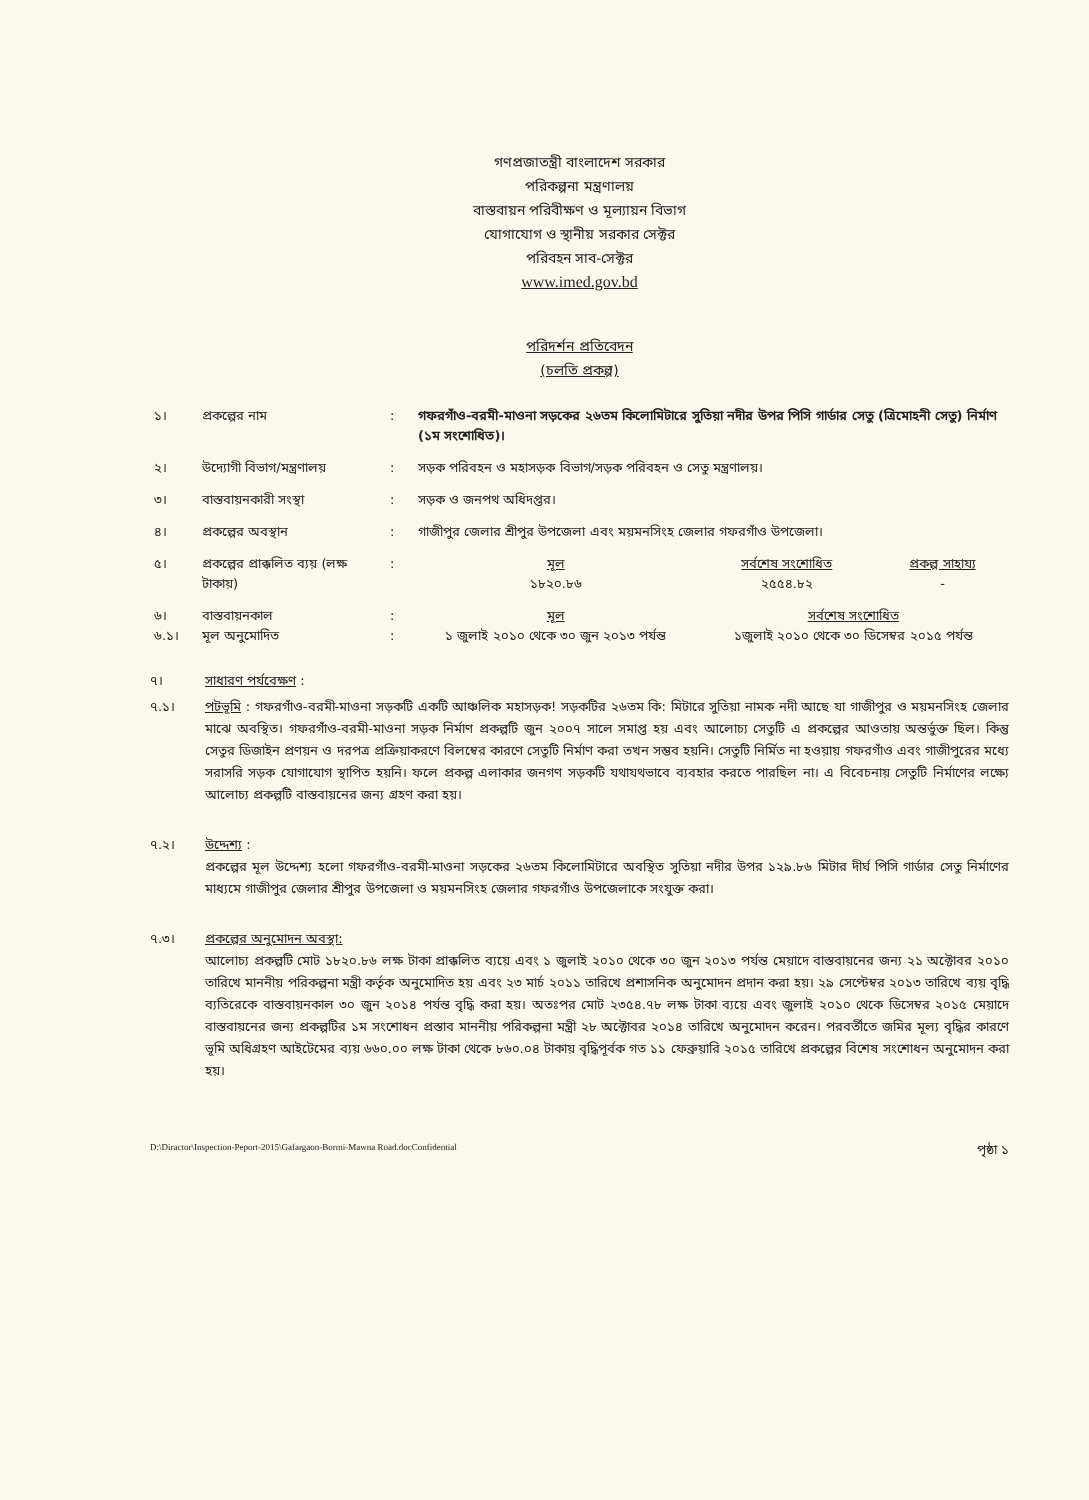গণপ্রজাতন্ত্রী বাংলাদেশ সরকার
পরিকল্পনা মন্ত্রণালয়
বাস্তবায়ন পরিবীক্ষণ ও মূল্যায়ন বিভাগ
যোগাযোগ ও স্থানীয় সরকার সেক্টর
পরিবহন সাব-সেক্টর
www.imed.gov.bd
পরিদর্শন প্রতিবেদন
(চলতি প্রকল্প)
| ১। | প্রকল্পের নাম | : | গফরগাঁও-বরমী-মাওনা সড়কের ২৬তম কিলোমিটারে সুতিয়া নদীর উপর পিসি গার্ডার সেতু (ত্রিমোহনী সেতু) নির্মাণ (১ম সংশোধিত)। | | |
| ২। | উদ্যোগী বিভাগ/মন্ত্রণালয় | : | সড়ক পরিবহন ও মহাসড়ক বিভাগ/সড়ক পরিবহন ও সেতু মন্ত্রণালয়। | | |
| ৩। | বাস্তবায়নকারী সংস্থা | : | সড়ক ও জনপথ অধিদপ্তর। | | |
| ৪। | প্রকল্পের অবস্থান | : | গাজীপুর জেলার শ্রীপুর উপজেলা এবং ময়মনসিংহ জেলার গফরগাঁও উপজেলা। | | |
| ৫। | প্রকল্পের প্রাক্কলিত ব্যয় (লক্ষ টাকায়) | : | মূল ১৮২০.৮৬ | সর্বশেষ সংশোধিত ২৫৫৪.৮২ | প্রকল্প সাহায্য - |
| ৬। ৬.১। | বাস্তবায়নকাল মূল অনুমোদিত | : : | মূল ১ জুলাই ২০১০ থেকে ৩০ জুন ২০১৩ পর্যন্ত | সর্বশেষ সংশোধিত ১জুলাই ২০১০ থেকে ৩০ ডিসেম্বর ২০১৫ পর্যন্ত | |
৭। সাধারণ পর্যবেক্ষণ :
৭.১। পটভূমি : গফরগাঁও-বরমী-মাওনা সড়কটি একটি আঞ্চলিক মহাসড়ক! সড়কটির ২৬তম কি: মিটারে সুতিয়া নামক নদী আছে যা গাজীপুর ও ময়মনসিংহ জেলার মাঝে অবস্থিত। গফরগাঁও-বরমী-মাওনা সড়ক নির্মাণ প্রকল্পটি জুন ২০০৭ সালে সমাপ্ত হয় এবং আলোচ্য সেতুটি এ প্রকল্পের আওতায় অন্তর্ভুক্ত ছিল। কিন্তু সেতুর ডিজাইন প্রণয়ন ও দরপত্র প্রক্রিয়াকরণে বিলম্বের কারণে সেতুটি নির্মাণ করা তখন সম্ভব হয়নি। সেতুটি নির্মিত না হওয়ায় গফরগাঁও এবং গাজীপুরের মধ্যে সরাসরি সড়ক যোগাযোগ স্থাপিত হয়নি। ফলে প্রকল্প এলাকার জনগণ সড়কটি যথাযথভাবে ব্যবহার করতে পারছিল না। এ বিবেচনায় সেতুটি নির্মাণের লক্ষ্যে আলোচ্য প্রকল্পটি বাস্তবায়নের জন্য গ্রহণ করা হয়।
৭.২। উদ্দেশ্য :
প্রকল্পের মূল উদ্দেশ্য হলো গফরগাঁও-বরমী-মাওনা সড়কের ২৬তম কিলোমিটারে অবস্থিত সুতিয়া নদীর উপর ১২৯.৮৬ মিটার দীর্ঘ পিসি গার্ডার সেতু নির্মাণের মাধ্যমে গাজীপুর জেলার শ্রীপুর উপজেলা ও ময়মনসিংহ জেলার গফরগাঁও উপজেলাকে সংযুক্ত করা।
৭.৩। প্রকল্পের অনুমোদন অবস্থা:
আলোচ্য প্রকল্পটি মোট ১৮২০.৮৬ লক্ষ টাকা প্রাক্কলিত ব্যয়ে এবং ১ জুলাই ২০১০ থেকে ৩০ জুন ২০১৩ পর্যন্ত মেয়াদে বাস্তবায়নের জন্য ২১ অক্টোবর ২০১০ তারিখে মাননীয় পরিকল্পনা মন্ত্রী কর্তৃক অনুমোদিত হয় এবং ২৩ মার্চ ২০১১ তারিখে প্রশাসনিক অনুমোদন প্রদান করা হয়। ২৯ সেপ্টেম্বর ২০১৩ তারিখে ব্যয় বৃদ্ধি ব্যতিরেকে বাস্তবায়নকাল ৩০ জুন ২০১৪ পর্যন্ত বৃদ্ধি করা হয়। অতঃপর মোট ২৩৫৪.৭৮ লক্ষ টাকা ব্যয়ে এবং জুলাই ২০১০ থেকে ডিসেম্বর ২০১৫ মেয়াদে বাস্তবায়নের জন্য প্রকল্পটির ১ম সংশোধন প্রস্তাব মাননীয় পরিকল্পনা মন্ত্রী ২৮ অক্টোবর ২০১৪ তারিখে অনুমোদন করেন। পরবর্তীতে জমির মূল্য বৃদ্ধির কারণে ভূমি অধিগ্রহণ আইটেমের ব্যয় ৬৬০.০০ লক্ষ টাকা থেকে ৮৬০.০৪ টাকায় বৃদ্ধিপূর্বক গত ১১ ফেব্রুয়ারি ২০১৫ তারিখে প্রকল্পের বিশেষ সংশোধন অনুমোদন করা হয়।
D:\Diractor\Inspection-Peport-2015\Gafargaon-Bormi-Mawna Road.docConfidential পৃষ্ঠা ১